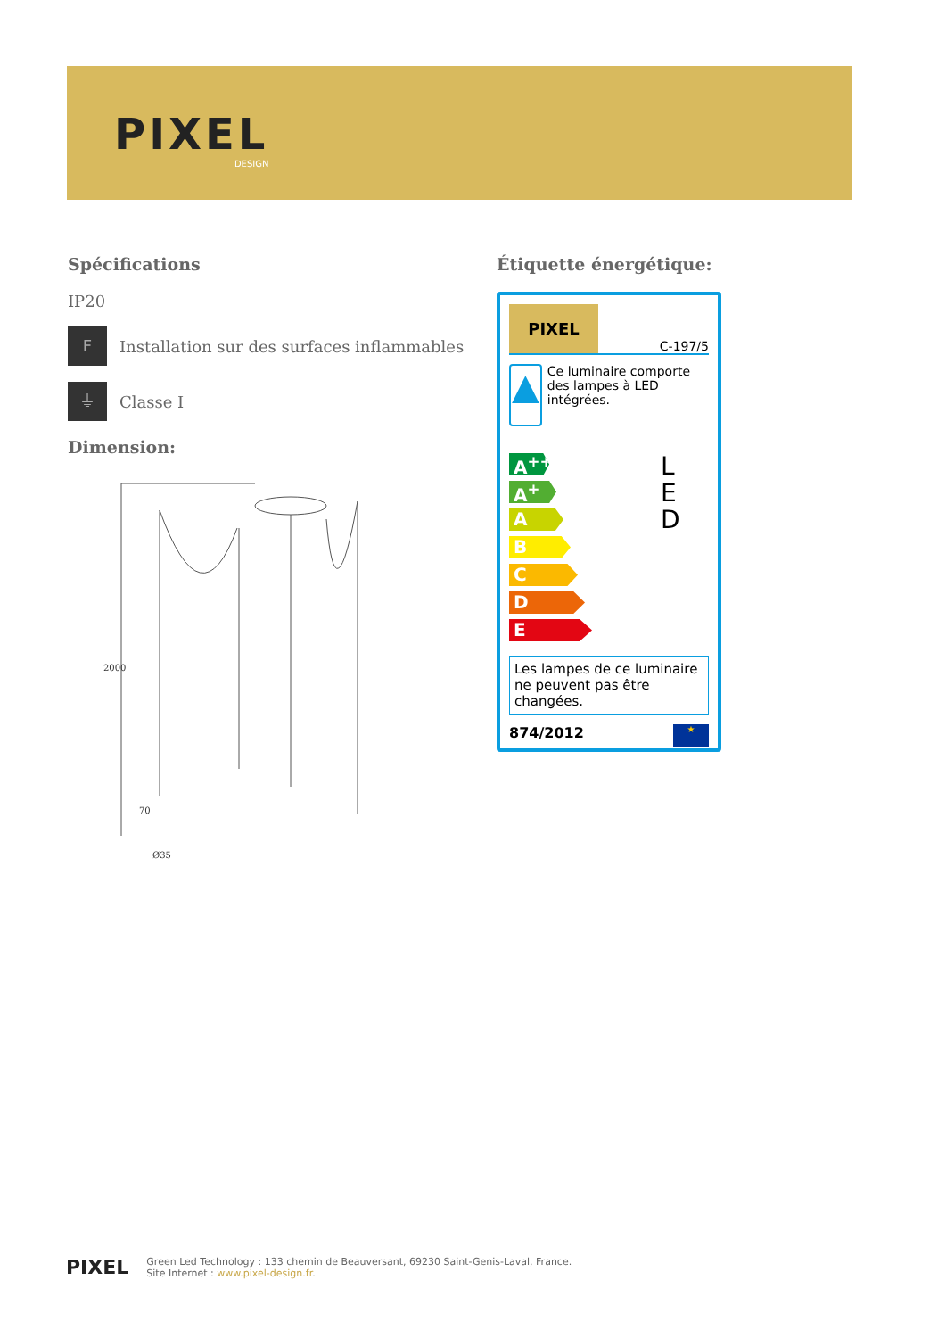PIXEL
DESIGN
Spécifications
IP20
F
Installation sur des surfaces inflammables
⏚
Classe I
Dimension:
2000
70
Ø35
Étiquette énergétique:
PIXEL
C-197/5
▲
Ce luminaire comporte des lampes à LED intégrées.
A<sup>++</sup>
A<sup>+</sup>
A
B
C
D
E
L
E
D
Les lampes de ce luminaire ne peuvent pas être changées.
874/2012 ★
PIXEL
Green Led Technology : 133 chemin de Beauversant, 69230 Saint-Genis-Laval, France.
Site Internet : www.pixel-design.fr.